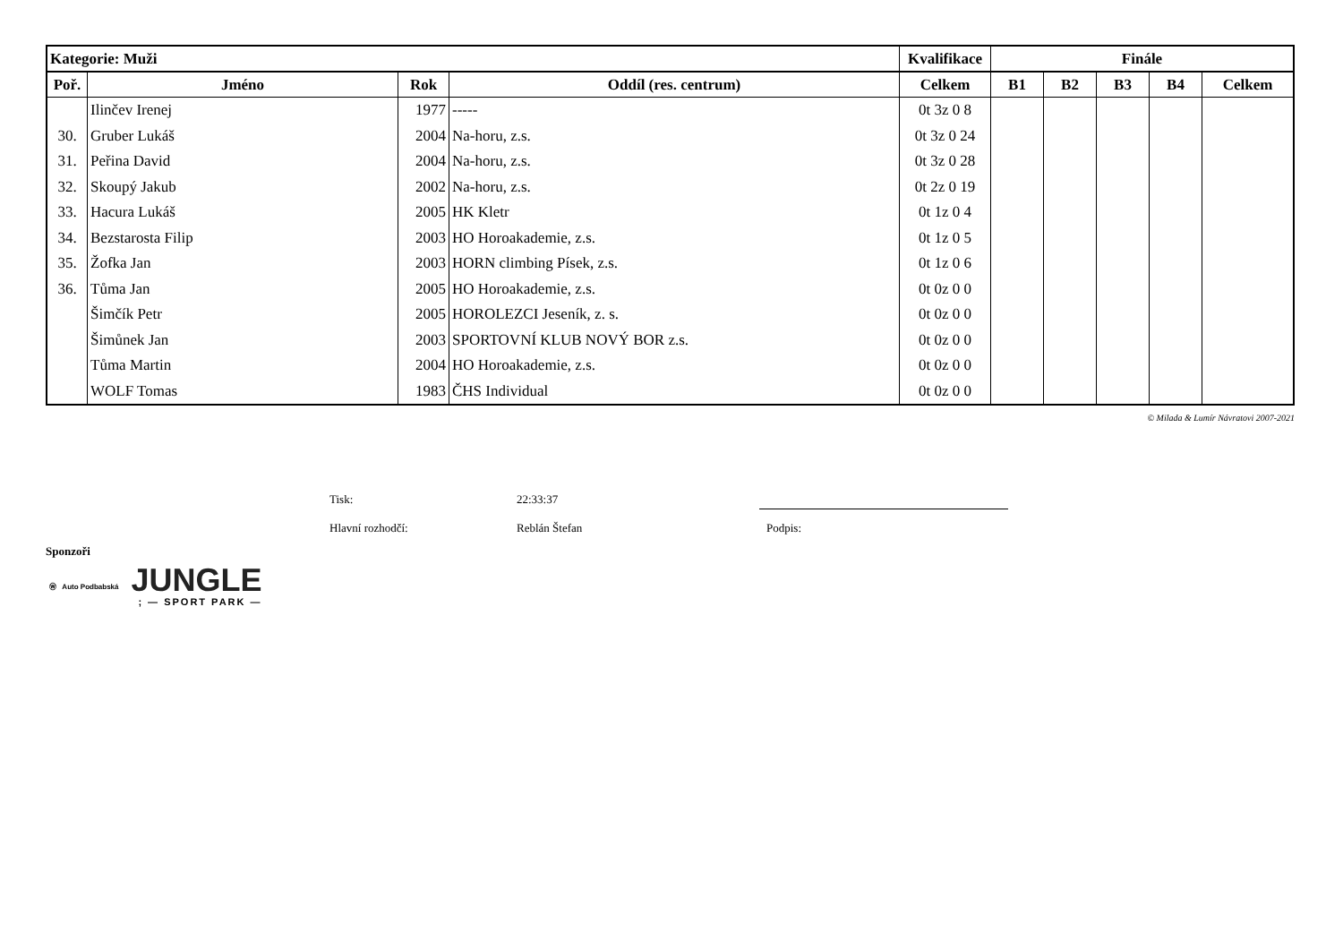| Kategorie: Muži | | | | Kvalifikace | Finále | | | | |
| --- | --- | --- | --- | --- | --- | --- | --- | --- | --- |
| Poř. | Jméno | Rok | Oddíl (res. centrum) | Celkem | B1 | B2 | B3 | B4 | Celkem |
| | Ilinčev Irenej | 1977 | ----- | 0t 3z 0 8 | | | | | |
| 30. | Gruber Lukáš | 2004 | Na-horu, z.s. | 0t 3z 0 24 | | | | | |
| 31. | Peřina David | 2004 | Na-horu, z.s. | 0t 3z 0 28 | | | | | |
| 32. | Skoupý Jakub | 2002 | Na-horu, z.s. | 0t 2z 0 19 | | | | | |
| 33. | Hacura Lukáš | 2005 | HK Kletr | 0t 1z 0 4 | | | | | |
| 34. | Bezstarosta Filip | 2003 | HO Horoakademie, z.s. | 0t 1z 0 5 | | | | | |
| 35. | Žofka Jan | 2003 | HORN climbing Písek, z.s. | 0t 1z 0 6 | | | | | |
| 36. | Tůma Jan | 2005 | HO Horoakademie, z.s. | 0t 0z 0 0 | | | | | |
| | Šimčík Petr | 2005 | HOROLEZCI Jeseník, z. s. | 0t 0z 0 0 | | | | | |
| | Šimůnek Jan | 2003 | SPORTOVNÍ KLUB NOVÝ BOR z.s. | 0t 0z 0 0 | | | | | |
| | Tůma Martin | 2004 | HO Horoakademie, z.s. | 0t 0z 0 0 | | | | | |
| | WOLF Tomas | 1983 | ČHS Individual | 0t 0z 0 0 | | | | | |
© Milada & Lumír Návratovi 2007-2021
Tisk: 22:33:37
Hlavní rozhodčí: Reblán Štefan Podpis:
Sponzoři
Ⓦ Auto Podbabská
JUNGLE
; — SPORT PARK —